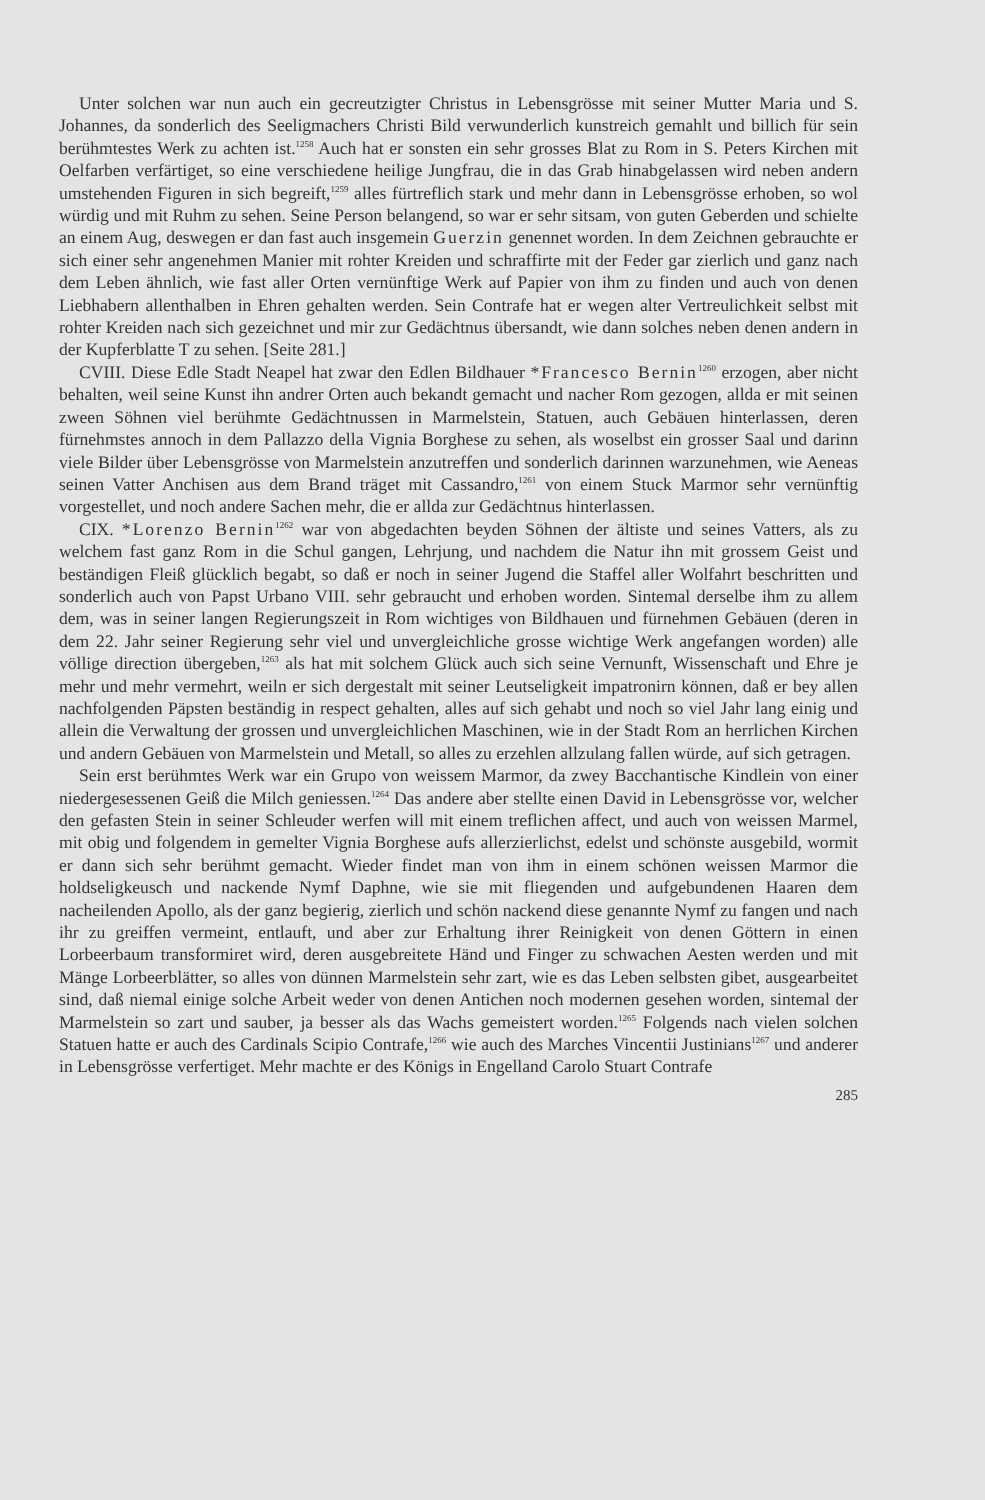Unter solchen war nun auch ein gecreutzigter Christus in Lebensgrösse mit seiner Mutter Maria und S. Johannes, da sonderlich des Seeligmachers Christi Bild verwunderlich kunstreich gemahlt und billich für sein berühmtestes Werk zu achten ist.<sup>1258</sup> Auch hat er sonsten ein sehr grosses Blat zu Rom in S. Peters Kirchen mit Oelfarben verfärtiget, so eine verschiedene heilige Jungfrau, die in das Grab hinabgelassen wird neben andern umstehenden Figuren in sich begreift,<sup>1259</sup> alles fürtreflich stark und mehr dann in Lebensgrösse erhoben, so wol würdig und mit Ruhm zu sehen. Seine Person belangend, so war er sehr sitsam, von guten Geberden und schielte an einem Aug, deswegen er dan fast auch insgemein Guerzin genennet worden. In dem Zeichnen gebrauchte er sich einer sehr angenehmen Manier mit rohter Kreiden und schraffirte mit der Feder gar zierlich und ganz nach dem Leben ähnlich, wie fast aller Orten vernünftige Werk auf Papier von ihm zu finden und auch von denen Liebhabern allenthalben in Ehren gehalten werden. Sein Contrafe hat er wegen alter Vertreulichkeit selbst mit rohter Kreiden nach sich gezeichnet und mir zur Gedächtnus übersandt, wie dann solches neben denen andern in der Kupferblatte T zu sehen. [Seite 281.]
CVIII. Diese Edle Stadt Neapel hat zwar den Edlen Bildhauer *Francesco Bernin<sup>1260</sup> erzogen, aber nicht behalten, weil seine Kunst ihn andrer Orten auch bekandt gemacht und nacher Rom gezogen, allda er mit seinen zween Söhnen viel berühmte Gedächtnussen in Marmelstein, Statuen, auch Gebäuen hinterlassen, deren fürnehmstes annoch in dem Pallazzo della Vignia Borghese zu sehen, als woselbst ein grosser Saal und darinn viele Bilder über Lebensgrösse von Marmelstein anzutreffen und sonderlich darinnen warzunehmen, wie Aeneas seinen Vatter Anchisen aus dem Brand träget mit Cassandro,<sup>1261</sup> von einem Stuck Marmor sehr vernünftig vorgestellet, und noch andere Sachen mehr, die er allda zur Gedächtnus hinterlassen.
CIX. *Lorenzo Bernin<sup>1262</sup> war von abgedachten beyden Söhnen der ältiste und seines Vatters, als zu welchem fast ganz Rom in die Schul gangen, Lehrjung, und nachdem die Natur ihn mit grossem Geist und beständigen Fleiß glücklich begabt, so daß er noch in seiner Jugend die Staffel aller Wolfahrt beschritten und sonderlich auch von Papst Urbano VIII. sehr gebraucht und erhoben worden. Sintemal derselbe ihm zu allem dem, was in seiner langen Regierungszeit in Rom wichtiges von Bildhauen und fürnehmen Gebäuen (deren in dem 22. Jahr seiner Regierung sehr viel und unvergleichliche grosse wichtige Werk angefangen worden) alle völlige direction übergeben,<sup>1263</sup> als hat mit solchem Glück auch sich seine Vernunft, Wissenschaft und Ehre je mehr und mehr vermehrt, weiln er sich dergestalt mit seiner Leutseligkeit impatronirn können, daß er bey allen nachfolgenden Päpsten beständig in respect gehalten, alles auf sich gehabt und noch so viel Jahr lang einig und allein die Verwaltung der grossen und unvergleichlichen Maschinen, wie in der Stadt Rom an herrlichen Kirchen und andern Gebäuen von Marmelstein und Metall, so alles zu erzehlen allzulang fallen würde, auf sich getragen.
Sein erst berühmtes Werk war ein Grupo von weissem Marmor, da zwey Bacchantische Kindlein von einer niedergesessenen Geiß die Milch geniessen.<sup>1264</sup> Das andere aber stellte einen David in Lebensgrösse vor, welcher den gefasten Stein in seiner Schleuder werfen will mit einem treflichen affect, und auch von weissen Marmel, mit obig und folgendem in gemelter Vignia Borghese aufs allerzierlichst, edelst und schönste ausgebild, wormit er dann sich sehr berühmt gemacht. Wieder findet man von ihm in einem schönen weissen Marmor die holdseligkeusch und nackende Nymf Daphne, wie sie mit fliegenden und aufgebundenen Haaren dem nacheilenden Apollo, als der ganz begierig, zierlich und schön nackend diese genannte Nymf zu fangen und nach ihr zu greiffen vermeint, entlauft, und aber zur Erhaltung ihrer Reinigkeit von denen Göttern in einen Lorbeerbaum transformiret wird, deren ausgebreitete Händ und Finger zu schwachen Aesten werden und mit Mänge Lorbeerblätter, so alles von dünnen Marmelstein sehr zart, wie es das Leben selbsten gibet, ausgearbeitet sind, daß niemal einige solche Arbeit weder von denen Antichen noch modernen gesehen worden, sintemal der Marmelstein so zart und sauber, ja besser als das Wachs gemeistert worden.<sup>1265</sup> Folgends nach vielen solchen Statuen hatte er auch des Cardinals Scipio Contrafe,<sup>1266</sup> wie auch des Marches Vincentii Justinians<sup>1267</sup> und anderer in Lebensgrösse verfertiget. Mehr machte er des Königs in Engelland Carolo Stuart Contrafe
285